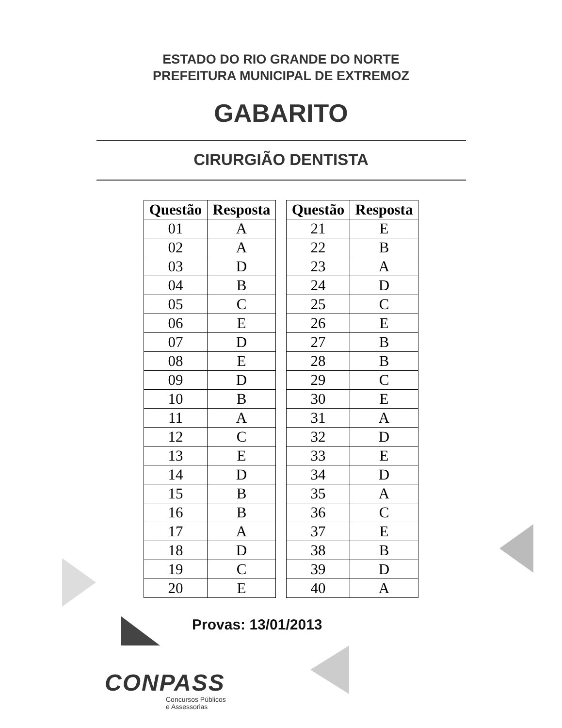ESTADO DO RIO GRANDE DO NORTE
PREFEITURA MUNICIPAL DE EXTREMOZ
GABARITO
CIRURGIÃO DENTISTA
| Questão | Resposta |
| --- | --- |
| 01 | A |
| 02 | A |
| 03 | D |
| 04 | B |
| 05 | C |
| 06 | E |
| 07 | D |
| 08 | E |
| 09 | D |
| 10 | B |
| 11 | A |
| 12 | C |
| 13 | E |
| 14 | D |
| 15 | B |
| 16 | B |
| 17 | A |
| 18 | D |
| 19 | C |
| 20 | E |
| Questão | Resposta |
| --- | --- |
| 21 | E |
| 22 | B |
| 23 | A |
| 24 | D |
| 25 | C |
| 26 | E |
| 27 | B |
| 28 | B |
| 29 | C |
| 30 | E |
| 31 | A |
| 32 | D |
| 33 | E |
| 34 | D |
| 35 | A |
| 36 | C |
| 37 | E |
| 38 | B |
| 39 | D |
| 40 | A |
Provas: 13/01/2013
CONPASS
Concursos Públicos
e Assessorias